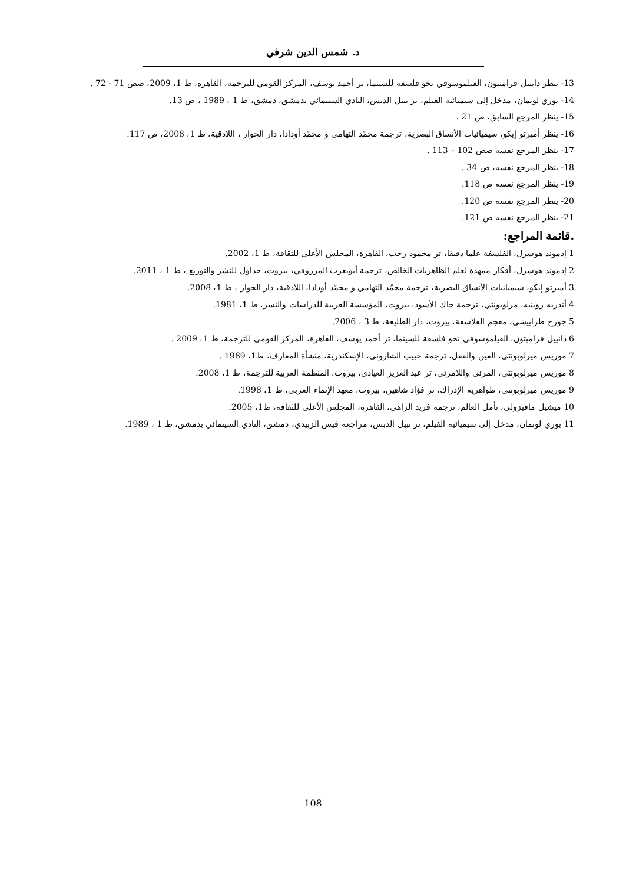د. شمس الدين شرفي
13- ينظر دانييل فرامبتون، الفيلموسوفي نحو فلسفة للسينما، تر أحمد يوسف، المركز القومي للترجمة، القاهرة، ط 1، 2009، صص 71 - 72 .
14- يوري لوتمان، مدخل إلى سيميائية الفيلم، تر نبيل الدبس، النادي السينمائي بدمشق، دمشق، ط 1 ، 1989 ، ص 13.
15- ينظر المرجع السابق، ص 21 .
16- ينظر أمبرتو إيكو، سيميائيات الأنساق البصرية، ترجمة محمّد التهامي و محمّد أودادا، دار الحوار ، اللاذقية، ط 1، 2008، ص 117.
17- ينظر المرجع نفسه صص 102 – 113 .
18- ينظر المرجع نفسه، ص 34 .
19- ينظر المرجع نفسه ص 118.
20- ينظر المرجع نفسه ص 120.
21- ينظر المرجع نفسه ص 121.
.قائمة المراجع:
1 إدموند هوسرل، الفلسفة علما دقيقا، تر محمود رجب، القاهرة، المجلس الأعلى للثقافة، ط 1، 2002.
2 إدموند هوسرل، أفكار ممهدة لعلم الظاهريات الخالص، ترجمة أبويعرب المرزوقي، بيروت، جداول للنشر والتوزيع ، ط 1 ، 2011.
3 أمبرتو إيكو، سيميائيات الأنساق البصرية، ترجمة محمّد التهامي و محمّد أودادا، اللاذقية، دار الحوار ، ط 1، 2008.
4 أندريه روبنيه، مرلوبونتي، ترجمة جاك الأسود، بيروت، المؤسسة العربية للدراسات والنشر، ط 1، 1981.
5 جورج طرابيشي، معجم الفلاسفة، بيروت، دار الطليعة، ط 3 ، 2006.
6 دانييل فرامبتون، الفيلموسوفي نحو فلسفة للسينما، تر أحمد يوسف، القاهرة، المركز القومي للترجمة، ط 1، 2009 .
7 موريس ميرلوبونتي، العين والعقل، ترجمة حبيب الشاروني، الإسكندرية، منشأة المعارف، ط1، 1989 .
8 موريس ميرلوبونتي، المرئي واللامرئي، تر عبد العزيز العيادي، بيروت، المنظمة العربية للترجمة، ط 1، 2008.
9 موريس ميرلوبونتي، ظواهرية الإدراك، تر فؤاد شاهين، بيروت، معهد الإنماء العربي، ط 1، 1998.
10 ميشيل مافيزولي، تأمل العالم، ترجمة فريد الزاهي، القاهرة، المجلس الأعلى للثقافة، ط1، 2005.
11 يوري لوتمان، مدخل إلى سيميائية الفيلم، تر نبيل الدبس، مراجعة قيس الزبيدي، دمشق، النادي السينمائي بدمشق، ط 1 ، 1989.
108